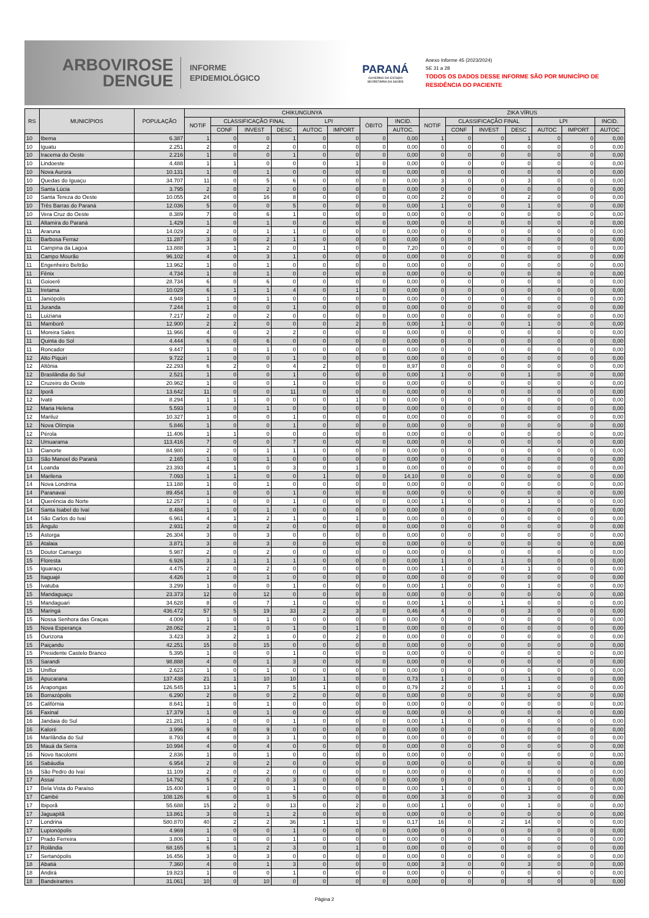ARBOVIROSE
DENGUE
INFORME
EPIDEMIOLÓGICO
PARANÁ
GOVERNO DO ESTADO
SECRETARIA DA SAÚDE
Anexo Informe 45 (2023/2024)
SE 31 a 28
TODOS OS DADOS DESSE INFORME SÃO POR MUNICÍPIO DE RESIDÊNCIA DO PACIENTE
| RS | MUNICÍPIOS | POPULAÇÃO | CHIKUNGUNYA | | | | | | | | ZIKA VÍRUS | | | | | | |
| --- | --- | --- | --- | --- | --- | --- | --- | --- | --- | --- | --- | --- | --- | --- | --- | --- | --- |
| | | | NOTIF | CLASSIFICAÇÃO FINAL | | | LPI | | ÓBITO | INCID. | NOTIF | CLASSIFICAÇÃO FINAL | | | LPI | | INCID. |
| | | | | CONF | INVEST | DESC | AUTOC | IMPORT | | AUTOC. | | CONF | INVEST | DESC | AUTOC | IMPORT | AUTOC |
| 10 | Ibema | 6.387 | 1 | 0 | 0 | 1 | 0 | 0 | 0 | 0,00 | 1 | 0 | 0 | 1 | 0 | 0 | 0,00 |
| 10 | Iguatu | 2.251 | 2 | 0 | 2 | 0 | 0 | 0 | 0 | 0,00 | 0 | 0 | 0 | 0 | 0 | 0 | 0,00 |
| 10 | Iracema do Oeste | 2.216 | 1 | 0 | 0 | 1 | 0 | 0 | 0 | 0,00 | 0 | 0 | 0 | 0 | 0 | 0 | 0,00 |
| 10 | Lindoeste | 4.488 | 1 | 1 | 0 | 0 | 0 | 1 | 0 | 0,00 | 0 | 0 | 0 | 0 | 0 | 0 | 0,00 |
| 10 | Nova Aurora | 10.131 | 1 | 0 | 1 | 0 | 0 | 0 | 0 | 0,00 | 0 | 0 | 0 | 0 | 0 | 0 | 0,00 |
| 10 | Quedas do Iguaçu | 34.707 | 11 | 0 | 5 | 6 | 0 | 0 | 0 | 0,00 | 3 | 0 | 0 | 3 | 0 | 0 | 0,00 |
| 10 | Santa Lúcia | 3.795 | 2 | 0 | 2 | 0 | 0 | 0 | 0 | 0,00 | 0 | 0 | 0 | 0 | 0 | 0 | 0,00 |
| 10 | Santa Tereza do Oeste | 10.055 | 24 | 0 | 16 | 8 | 0 | 0 | 0 | 0,00 | 2 | 0 | 0 | 2 | 0 | 0 | 0,00 |
| 10 | Três Barras do Paraná | 12.036 | 5 | 0 | 0 | 5 | 0 | 0 | 0 | 0,00 | 1 | 0 | 0 | 1 | 0 | 0 | 0,00 |
| 10 | Vera Cruz do Oeste | 8.389 | 7 | 0 | 6 | 1 | 0 | 0 | 0 | 0,00 | 0 | 0 | 0 | 0 | 0 | 0 | 0,00 |
| 11 | Altamira do Paraná | 1.429 | 1 | 0 | 1 | 0 | 0 | 0 | 0 | 0,00 | 0 | 0 | 0 | 0 | 0 | 0 | 0,00 |
| 11 | Araruna | 14.029 | 2 | 0 | 1 | 1 | 0 | 0 | 0 | 0,00 | 0 | 0 | 0 | 0 | 0 | 0 | 0,00 |
| 11 | Barbosa Ferraz | 11.287 | 3 | 0 | 2 | 1 | 0 | 0 | 0 | 0,00 | 0 | 0 | 0 | 0 | 0 | 0 | 0,00 |
| 11 | Campina da Lagoa | 13.888 | 3 | 1 | 2 | 0 | 1 | 0 | 0 | 7,20 | 0 | 0 | 0 | 0 | 0 | 0 | 0,00 |
| 11 | Campo Mourão | 96.102 | 4 | 0 | 3 | 1 | 0 | 0 | 0 | 0,00 | 0 | 0 | 0 | 0 | 0 | 0 | 0,00 |
| 11 | Engenheiro Beltrão | 13.962 | 1 | 0 | 1 | 0 | 0 | 0 | 0 | 0,00 | 0 | 0 | 0 | 0 | 0 | 0 | 0,00 |
| 11 | Fênix | 4.734 | 1 | 0 | 1 | 0 | 0 | 0 | 0 | 0,00 | 0 | 0 | 0 | 0 | 0 | 0 | 0,00 |
| 11 | Goioerê | 28.734 | 6 | 0 | 6 | 0 | 0 | 0 | 0 | 0,00 | 0 | 0 | 0 | 0 | 0 | 0 | 0,00 |
| 11 | Iretama | 10.029 | 6 | 1 | 1 | 4 | 0 | 1 | 0 | 0,00 | 0 | 0 | 0 | 0 | 0 | 0 | 0,00 |
| 11 | Janiópolis | 4.948 | 1 | 0 | 1 | 0 | 0 | 0 | 0 | 0,00 | 0 | 0 | 0 | 0 | 0 | 0 | 0,00 |
| 11 | Juranda | 7.244 | 1 | 0 | 0 | 1 | 0 | 0 | 0 | 0,00 | 0 | 0 | 0 | 0 | 0 | 0 | 0,00 |
| 11 | Luiziana | 7.217 | 2 | 0 | 2 | 0 | 0 | 0 | 0 | 0,00 | 0 | 0 | 0 | 0 | 0 | 0 | 0,00 |
| 11 | Mamborê | 12.900 | 2 | 2 | 0 | 0 | 0 | 2 | 0 | 0,00 | 1 | 0 | 0 | 1 | 0 | 0 | 0,00 |
| 11 | Moreira Sales | 11.966 | 4 | 0 | 2 | 2 | 0 | 0 | 0 | 0,00 | 0 | 0 | 0 | 0 | 0 | 0 | 0,00 |
| 11 | Quinta do Sol | 4.444 | 6 | 0 | 6 | 0 | 0 | 0 | 0 | 0,00 | 0 | 0 | 0 | 0 | 0 | 0 | 0,00 |
| 11 | Roncador | 9.447 | 1 | 0 | 1 | 0 | 0 | 0 | 0 | 0,00 | 0 | 0 | 0 | 0 | 0 | 0 | 0,00 |
| 12 | Alto Piquiri | 9.722 | 1 | 0 | 0 | 1 | 0 | 0 | 0 | 0,00 | 0 | 0 | 0 | 0 | 0 | 0 | 0,00 |
| 12 | Altônia | 22.293 | 6 | 2 | 0 | 4 | 2 | 0 | 0 | 8,97 | 0 | 0 | 0 | 0 | 0 | 0 | 0,00 |
| 12 | Brasilândia do Sul | 2.521 | 1 | 0 | 0 | 1 | 0 | 0 | 0 | 0,00 | 1 | 0 | 0 | 1 | 0 | 0 | 0,00 |
| 12 | Cruzeiro do Oeste | 20.962 | 1 | 0 | 0 | 1 | 0 | 0 | 0 | 0,00 | 0 | 0 | 0 | 0 | 0 | 0 | 0,00 |
| 12 | Iporã | 13.642 | 11 | 0 | 0 | 11 | 0 | 0 | 0 | 0,00 | 0 | 0 | 0 | 0 | 0 | 0 | 0,00 |
| 12 | Ivaté | 8.294 | 1 | 1 | 0 | 0 | 0 | 1 | 0 | 0,00 | 0 | 0 | 0 | 0 | 0 | 0 | 0,00 |
| 12 | Maria Helena | 5.593 | 1 | 0 | 1 | 0 | 0 | 0 | 0 | 0,00 | 0 | 0 | 0 | 0 | 0 | 0 | 0,00 |
| 12 | Mariluz | 10.327 | 1 | 0 | 0 | 1 | 0 | 0 | 0 | 0,00 | 0 | 0 | 0 | 0 | 0 | 0 | 0,00 |
| 12 | Nova Olímpia | 5.846 | 1 | 0 | 0 | 1 | 0 | 0 | 0 | 0,00 | 0 | 0 | 0 | 0 | 0 | 0 | 0,00 |
| 12 | Pérola | 11.406 | 1 | 1 | 0 | 0 | 0 | 0 | 0 | 0,00 | 0 | 0 | 0 | 0 | 0 | 0 | 0,00 |
| 12 | Umuarama | 113.416 | 7 | 0 | 0 | 7 | 0 | 0 | 0 | 0,00 | 0 | 0 | 0 | 0 | 0 | 0 | 0,00 |
| 13 | Cianorte | 84.980 | 2 | 0 | 1 | 1 | 0 | 0 | 0 | 0,00 | 0 | 0 | 0 | 0 | 0 | 0 | 0,00 |
| 13 | São Manoel do Paraná | 2.165 | 1 | 0 | 1 | 0 | 0 | 0 | 0 | 0,00 | 0 | 0 | 0 | 0 | 0 | 0 | 0,00 |
| 14 | Loanda | 23.393 | 4 | 1 | 0 | 3 | 0 | 1 | 0 | 0,00 | 0 | 0 | 0 | 0 | 0 | 0 | 0,00 |
| 14 | Marilena | 7.093 | 1 | 1 | 0 | 0 | 1 | 0 | 0 | 14,10 | 0 | 0 | 0 | 0 | 0 | 0 | 0,00 |
| 14 | Nova Londrina | 13.188 | 1 | 0 | 1 | 0 | 0 | 0 | 0 | 0,00 | 0 | 0 | 0 | 0 | 0 | 0 | 0,00 |
| 14 | Paranavaí | 89.454 | 1 | 0 | 0 | 1 | 0 | 0 | 0 | 0,00 | 0 | 0 | 0 | 0 | 0 | 0 | 0,00 |
| 14 | Querência do Norte | 12.257 | 1 | 0 | 0 | 1 | 0 | 0 | 0 | 0,00 | 1 | 0 | 0 | 1 | 0 | 0 | 0,00 |
| 14 | Santa Isabel do Ivaí | 8.484 | 1 | 0 | 1 | 0 | 0 | 0 | 0 | 0,00 | 0 | 0 | 0 | 0 | 0 | 0 | 0,00 |
| 14 | São Carlos do Ivaí | 6.961 | 4 | 1 | 2 | 1 | 0 | 1 | 0 | 0,00 | 0 | 0 | 0 | 0 | 0 | 0 | 0,00 |
| 15 | Ângulo | 2.931 | 2 | 0 | 2 | 0 | 0 | 0 | 0 | 0,00 | 0 | 0 | 0 | 0 | 0 | 0 | 0,00 |
| 15 | Astorga | 26.304 | 3 | 0 | 3 | 0 | 0 | 0 | 0 | 0,00 | 0 | 0 | 0 | 0 | 0 | 0 | 0,00 |
| 15 | Atalaia | 3.871 | 3 | 0 | 3 | 0 | 0 | 0 | 0 | 0,00 | 0 | 0 | 0 | 0 | 0 | 0 | 0,00 |
| 15 | Doutor Camargo | 5.987 | 2 | 0 | 2 | 0 | 0 | 0 | 0 | 0,00 | 0 | 0 | 0 | 0 | 0 | 0 | 0,00 |
| 15 | Floresta | 6.926 | 3 | 1 | 1 | 1 | 0 | 0 | 0 | 0,00 | 1 | 0 | 1 | 0 | 0 | 0 | 0,00 |
| 15 | Iguaraçu | 4.475 | 2 | 0 | 2 | 0 | 0 | 0 | 0 | 0,00 | 1 | 0 | 0 | 1 | 0 | 0 | 0,00 |
| 15 | Itaguajé | 4.426 | 1 | 0 | 1 | 0 | 0 | 0 | 0 | 0,00 | 0 | 0 | 0 | 0 | 0 | 0 | 0,00 |
| 15 | Ivatuba | 3.299 | 1 | 0 | 0 | 1 | 0 | 0 | 0 | 0,00 | 1 | 0 | 0 | 1 | 0 | 0 | 0,00 |
| 15 | Mandaguaçu | 23.373 | 12 | 0 | 12 | 0 | 0 | 0 | 0 | 0,00 | 0 | 0 | 0 | 0 | 0 | 0 | 0,00 |
| 15 | Mandaguari | 34.628 | 8 | 0 | 7 | 1 | 0 | 0 | 0 | 0,00 | 1 | 0 | 1 | 0 | 0 | 0 | 0,00 |
| 15 | Maringá | 436.472 | 57 | 5 | 19 | 33 | 2 | 3 | 0 | 0,46 | 4 | 0 | 0 | 3 | 0 | 0 | 0,00 |
| 15 | Nossa Senhora das Graças | 4.009 | 1 | 0 | 1 | 0 | 0 | 0 | 0 | 0,00 | 0 | 0 | 0 | 0 | 0 | 0 | 0,00 |
| 15 | Nova Esperança | 28.062 | 2 | 1 | 0 | 1 | 0 | 1 | 0 | 0,00 | 0 | 0 | 0 | 0 | 0 | 0 | 0,00 |
| 15 | Ourizona | 3.423 | 3 | 2 | 1 | 0 | 0 | 2 | 0 | 0,00 | 0 | 0 | 0 | 0 | 0 | 0 | 0,00 |
| 15 | Paiçandu | 42.251 | 15 | 0 | 15 | 0 | 0 | 0 | 0 | 0,00 | 0 | 0 | 0 | 0 | 0 | 0 | 0,00 |
| 15 | Presidente Castelo Branco | 5.395 | 1 | 0 | 0 | 1 | 0 | 0 | 0 | 0,00 | 0 | 0 | 0 | 0 | 0 | 0 | 0,00 |
| 15 | Sarandi | 98.888 | 4 | 0 | 1 | 3 | 0 | 0 | 0 | 0,00 | 0 | 0 | 0 | 0 | 0 | 0 | 0,00 |
| 15 | Uniflor | 2.623 | 1 | 0 | 1 | 0 | 0 | 0 | 0 | 0,00 | 0 | 0 | 0 | 0 | 0 | 0 | 0,00 |
| 16 | Apucarana | 137.438 | 21 | 1 | 10 | 10 | 1 | 0 | 0 | 0,73 | 1 | 0 | 0 | 1 | 0 | 0 | 0,00 |
| 16 | Arapongas | 126.545 | 13 | 1 | 7 | 5 | 1 | 0 | 0 | 0,79 | 2 | 0 | 1 | 1 | 0 | 0 | 0,00 |
| 16 | Borrazópolis | 6.290 | 2 | 0 | 0 | 2 | 0 | 0 | 0 | 0,00 | 0 | 0 | 0 | 0 | 0 | 0 | 0,00 |
| 16 | Califórnia | 8.641 | 1 | 0 | 1 | 0 | 0 | 0 | 0 | 0,00 | 0 | 0 | 0 | 0 | 0 | 0 | 0,00 |
| 16 | Faxinal | 17.379 | 1 | 0 | 1 | 0 | 0 | 0 | 0 | 0,00 | 0 | 0 | 0 | 0 | 0 | 0 | 0,00 |
| 16 | Jandaia do Sul | 21.281 | 1 | 0 | 0 | 1 | 0 | 0 | 0 | 0,00 | 1 | 0 | 0 | 0 | 0 | 0 | 0,00 |
| 16 | Kaloré | 3.996 | 9 | 0 | 9 | 0 | 0 | 0 | 0 | 0,00 | 0 | 0 | 0 | 0 | 0 | 0 | 0,00 |
| 16 | Marilândia do Sul | 8.793 | 4 | 0 | 3 | 1 | 0 | 0 | 0 | 0,00 | 0 | 0 | 0 | 0 | 0 | 0 | 0,00 |
| 16 | Mauá da Serra | 10.994 | 4 | 0 | 4 | 0 | 0 | 0 | 0 | 0,00 | 0 | 0 | 0 | 0 | 0 | 0 | 0,00 |
| 16 | Novo Itacolomi | 2.836 | 1 | 0 | 1 | 0 | 0 | 0 | 0 | 0,00 | 0 | 0 | 0 | 0 | 0 | 0 | 0,00 |
| 16 | Sabáudia | 6.954 | 2 | 0 | 2 | 0 | 0 | 0 | 0 | 0,00 | 0 | 0 | 0 | 0 | 0 | 0 | 0,00 |
| 16 | São Pedro do Ivaí | 11.109 | 2 | 0 | 2 | 0 | 0 | 0 | 0 | 0,00 | 0 | 0 | 0 | 0 | 0 | 0 | 0,00 |
| 17 | Assaí | 14.792 | 5 | 2 | 0 | 3 | 0 | 0 | 0 | 0,00 | 0 | 0 | 0 | 0 | 0 | 0 | 0,00 |
| 17 | Bela Vista do Paraíso | 15.400 | 1 | 0 | 0 | 1 | 0 | 0 | 0 | 0,00 | 1 | 0 | 0 | 1 | 0 | 0 | 0,00 |
| 17 | Cambé | 108.126 | 6 | 0 | 1 | 5 | 0 | 0 | 0 | 0,00 | 3 | 0 | 0 | 3 | 0 | 0 | 0,00 |
| 17 | Ibiporã | 55.688 | 15 | 2 | 0 | 13 | 0 | 2 | 0 | 0,00 | 1 | 0 | 0 | 1 | 0 | 0 | 0,00 |
| 17 | Jaguapitã | 13.861 | 3 | 0 | 1 | 2 | 0 | 0 | 0 | 0,00 | 0 | 0 | 0 | 0 | 0 | 0 | 0,00 |
| 17 | Londrina | 580.870 | 40 | 2 | 2 | 36 | 1 | 1 | 0 | 0,17 | 16 | 0 | 2 | 14 | 0 | 0 | 0,00 |
| 17 | Lupionópolis | 4.969 | 1 | 0 | 0 | 1 | 0 | 0 | 0 | 0,00 | 0 | 0 | 0 | 0 | 0 | 0 | 0,00 |
| 17 | Prado Ferreira | 3.806 | 1 | 0 | 0 | 1 | 0 | 0 | 0 | 0,00 | 0 | 0 | 0 | 0 | 0 | 0 | 0,00 |
| 17 | Rolândia | 68.165 | 6 | 1 | 2 | 3 | 0 | 1 | 0 | 0,00 | 0 | 0 | 0 | 0 | 0 | 0 | 0,00 |
| 17 | Sertanópolis | 16.456 | 3 | 0 | 3 | 0 | 0 | 0 | 0 | 0,00 | 0 | 0 | 0 | 0 | 0 | 0 | 0,00 |
| 18 | Abatiá | 7.360 | 4 | 0 | 1 | 3 | 0 | 0 | 0 | 0,00 | 3 | 0 | 0 | 3 | 0 | 0 | 0,00 |
| 18 | Andirá | 19.823 | 1 | 0 | 0 | 1 | 0 | 0 | 0 | 0,00 | 0 | 0 | 0 | 0 | 0 | 0 | 0,00 |
| 18 | Bandeirantes | 31.061 | 10 | 0 | 10 | 0 | 0 | 0 | 0 | 0,00 | 0 | 0 | 0 | 0 | 0 | 0 | 0,00 |
Página 2